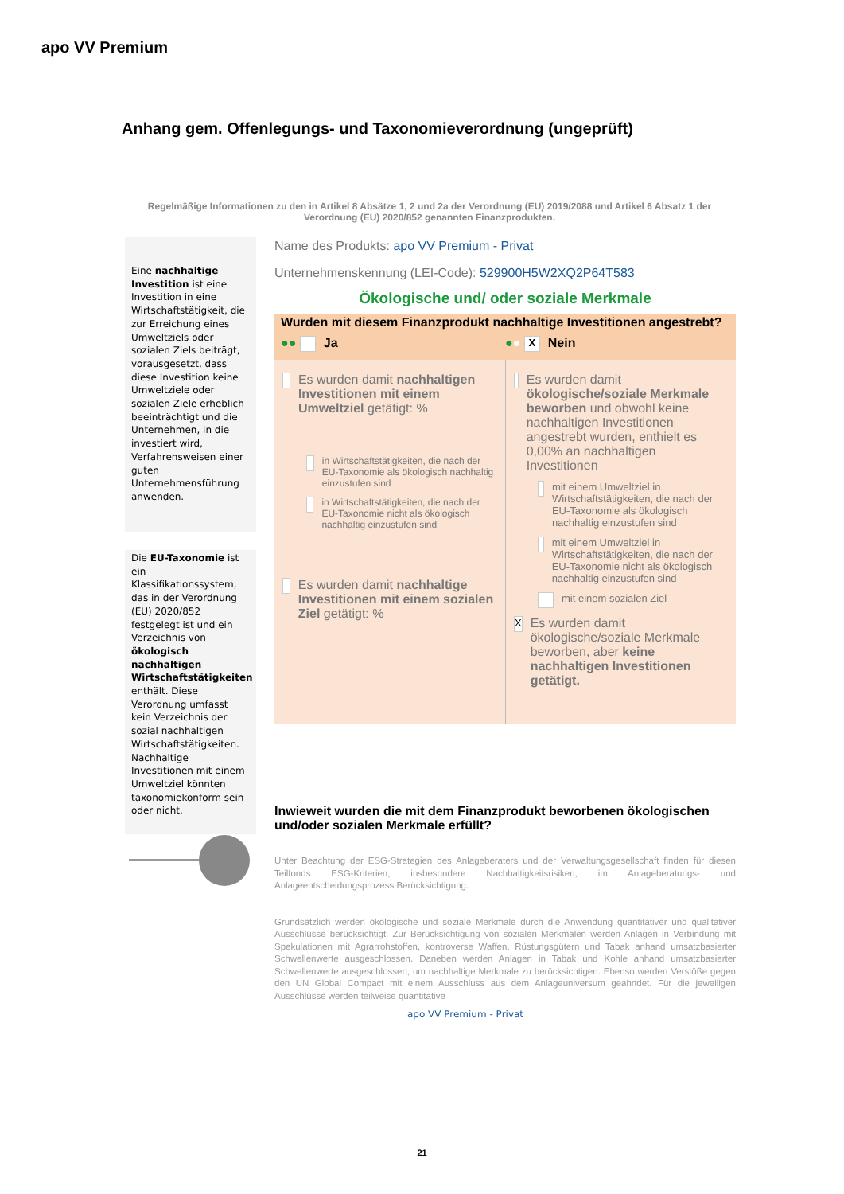apo VV Premium
Anhang gem. Offenlegungs- und Taxonomieverordnung (ungeprüft)
Regelmäßige Informationen zu den in Artikel 8 Absätze 1, 2 und 2a der Verordnung (EU) 2019/2088 und Artikel 6 Absatz 1 der Verordnung (EU) 2020/852 genannten Finanzprodukten.
Eine nachhaltige Investition ist eine Investition in eine Wirtschaftstätigkeit, die zur Erreichung eines Umweltziels oder sozialen Ziels beiträgt, vorausgesetzt, dass diese Investition keine Umweltziele oder sozialen Ziele erheblich beeinträchtigt und die Unternehmen, in die investiert wird, Verfahrensweisen einer guten Unternehmensführung anwenden.
Die EU-Taxonomie ist ein Klassifikationssystem, das in der Verordnung (EU) 2020/852 festgelegt ist und ein Verzeichnis von ökologisch nachhaltigen Wirtschaftstätigkeiten enthält. Diese Verordnung umfasst kein Verzeichnis der sozial nachhaltigen Wirtschaftstätigkeiten. Nachhaltige Investitionen mit einem Umweltziel könnten taxonomiekonform sein oder nicht.
Name des Produkts: apo VV Premium - Privat
Unternehmenskennung (LEI-Code): 529900H5W2XQ2P64T583
Ökologische und/ oder soziale Merkmale
Wurden mit diesem Finanzprodukt nachhaltige Investitionen angestrebt?
●● Ja ●● X Nein
Es wurden damit nachhaltigen Investitionen mit einem Umweltziel getätigt: %
in Wirtschaftstätigkeiten, die nach der EU-Taxonomie als ökologisch nachhaltig einzustufen sind
in Wirtschaftstätigkeiten, die nach der EU-Taxonomie nicht als ökologisch nachhaltig einzustufen sind
Es wurden damit nachhaltige Investitionen mit einem sozialen Ziel getätigt: %
Es wurden damit ökologische/soziale Merkmale beworben und obwohl keine nachhaltigen Investitionen angestrebt wurden, enthielt es 0,00% an nachhaltigen Investitionen
mit einem Umweltziel in Wirtschaftstätigkeiten, die nach der EU-Taxonomie als ökologisch nachhaltig einzustufen sind
mit einem Umweltziel in Wirtschaftstätigkeiten, die nach der EU-Taxonomie nicht als ökologisch nachhaltig einzustufen sind
mit einem sozialen Ziel
X Es wurden damit ökologische/soziale Merkmale beworben, aber keine nachhaltigen Investitionen getätigt.
Inwieweit wurden die mit dem Finanzprodukt beworbenen ökologischen und/oder sozialen Merkmale erfüllt?
Unter Beachtung der ESG-Strategien des Anlageberaters und der Verwaltungsgesellschaft finden für diesen Teilfonds ESG-Kriterien, insbesondere Nachhaltigkeitsrisiken, im Anlageberatungs- und Anlageentscheidungsprozess Berücksichtigung.
Grundsätzlich werden ökologische und soziale Merkmale durch die Anwendung quantitativer und qualitativer Ausschlüsse berücksichtigt. Zur Berücksichtigung von sozialen Merkmalen werden Anlagen in Verbindung mit Spekulationen mit Agrarrohstoffen, kontroverse Waffen, Rüstungsgütern und Tabak anhand umsatzbasierter Schwellenwerte ausgeschlossen. Daneben werden Anlagen in Tabak und Kohle anhand umsatzbasierter Schwellenwerte ausgeschlossen, um nachhaltige Merkmale zu berücksichtigen. Ebenso werden Verstöße gegen den UN Global Compact mit einem Ausschluss aus dem Anlageuniversum geahndet. Für die jeweiligen Ausschlüsse werden teilweise quantitative
apo VV Premium - Privat
21